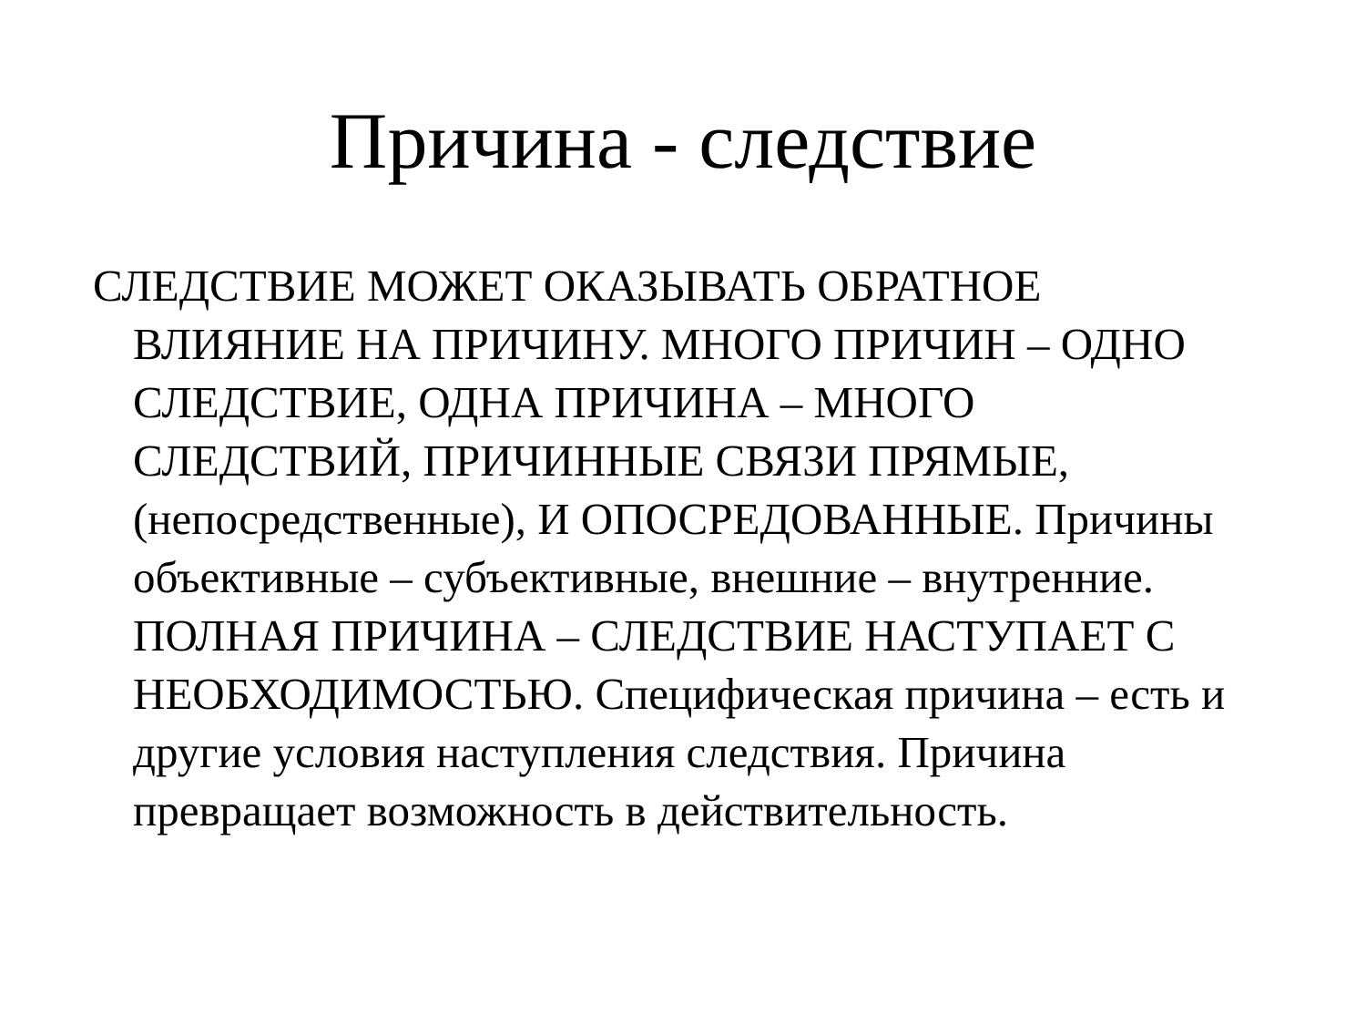Причина - следствие
СЛЕДСТВИЕ МОЖЕТ ОКАЗЫВАТЬ ОБРАТНОЕ ВЛИЯНИЕ НА ПРИЧИНУ. МНОГО ПРИЧИН – ОДНО СЛЕДСТВИЕ, ОДНА ПРИЧИНА – МНОГО СЛЕДСТВИЙ, ПРИЧИННЫЕ СВЯЗИ ПРЯМЫЕ, (непосредственные), И ОПОСРЕДОВАННЫЕ. Причины объективные – субъективные, внешние – внутренние. ПОЛНАЯ ПРИЧИНА – СЛЕДСТВИЕ НАСТУПАЕТ С НЕОБХОДИМОСТЬЮ. Специфическая причина – есть и другие условия наступления следствия. Причина превращает возможность в действительность.